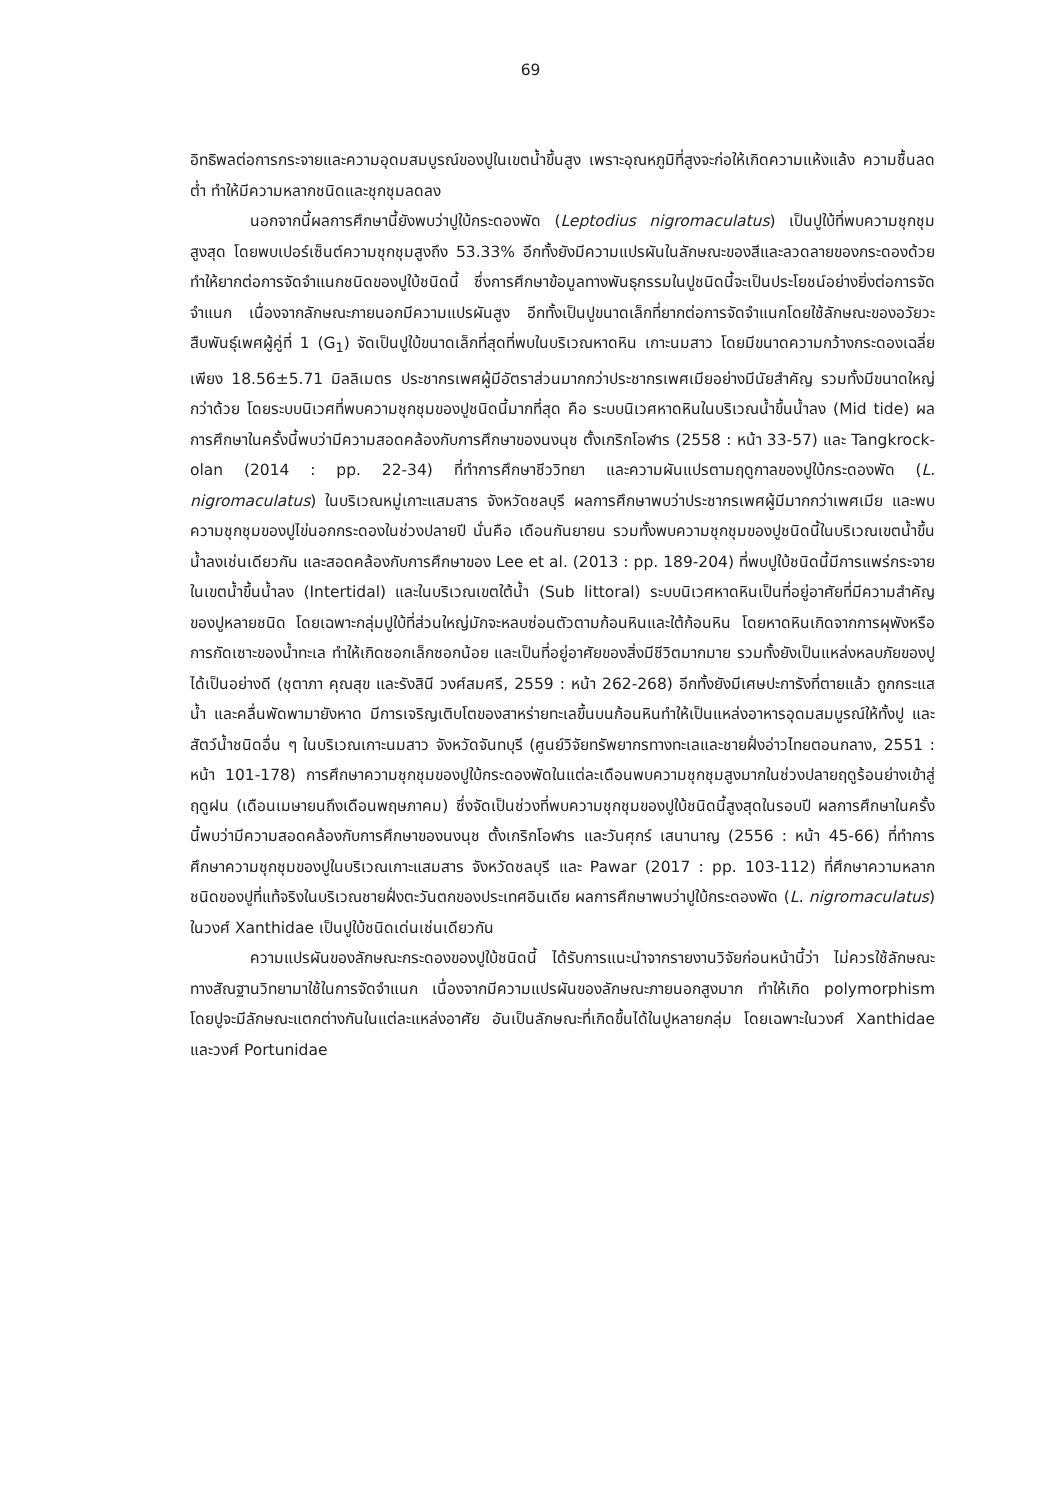69
อิทธิพลต่อการกระจายและความอุดมสมบูรณ์ของปูในเขตน้ำขึ้นสูง เพราะอุณหภูมิที่สูงจะก่อให้เกิดความแห้งแล้ง ความชื้นลดต่ำ ทำให้มีความหลากชนิดและชุกชุมลดลง
นอกจากนี้ผลการศึกษานี้ยังพบว่าปูใบ้กระดองพัด (Leptodius nigromaculatus) เป็นปูใบ้ที่พบความชุกชุมสูงสุด โดยพบเปอร์เซ็นต์ความชุกชุมสูงถึง 53.33% อีกทั้งยังมีความแปรผันในลักษณะของสีและลวดลายของกระดองด้วย ทำให้ยากต่อการจัดจำแนกชนิดของปูใบ้ชนิดนี้ ซึ่งการศึกษาข้อมูลทางพันธุกรรมในปูชนิดนี้จะเป็นประโยชน์อย่างยิ่งต่อการจัดจำแนก เนื่องจากลักษณะภายนอกมีความแปรผันสูง อีกทั้งเป็นปูขนาดเล็กที่ยากต่อการจัดจำแนกโดยใช้ลักษณะของอวัยวะสืบพันธุ์เพศผู้คู่ที่ 1 (G<sub>1</sub>) จัดเป็นปูใบ้ขนาดเล็กที่สุดที่พบในบริเวณหาดหิน เกาะนมสาว โดยมีขนาดความกว้างกระดองเฉลี่ยเพียง 18.56±5.71 มิลลิเมตร ประชากรเพศผู้มีอัตราส่วนมากกว่าประชากรเพศเมียอย่างมีนัยสำคัญ รวมทั้งมีขนาดใหญ่กว่าด้วย โดยระบบนิเวศที่พบความชุกชุมของปูชนิดนี้มากที่สุด คือ ระบบนิเวศหาดหินในบริเวณน้ำขึ้นน้ำลง (Mid tide) ผลการศึกษาในครั้งนี้พบว่ามีความสอดคล้องกับการศึกษาของนงนุช ตั้งเกริกโอฬาร (2558 : หน้า 33-57) และ Tangkrock-olan (2014 : pp. 22-34) ที่ทำการศึกษาชีววิทยา และความผันแปรตามฤดูกาลของปูใบ้กระดองพัด (L. nigromaculatus) ในบริเวณหมู่เกาะแสมสาร จังหวัดชลบุรี ผลการศึกษาพบว่าประชากรเพศผู้มีมากกว่าเพศเมีย และพบความชุกชุมของปูไข่นอกกระดองในช่วงปลายปี นั่นคือ เดือนกันยายน รวมทั้งพบความชุกชุมของปูชนิดนี้ในบริเวณเขตน้ำขึ้นน้ำลงเช่นเดียวกัน และสอดคล้องกับการศึกษาของ Lee et al. (2013 : pp. 189-204) ที่พบปูใบ้ชนิดนี้มีการแพร่กระจายในเขตน้ำขึ้นน้ำลง (Intertidal) และในบริเวณเขตใต้น้ำ (Sub littoral) ระบบนิเวศหาดหินเป็นที่อยู่อาศัยที่มีความสำคัญของปูหลายชนิด โดยเฉพาะกลุ่มปูใบ้ที่ส่วนใหญ่มักจะหลบซ่อนตัวตามก้อนหินและใต้ก้อนหิน โดยหาดหินเกิดจากการผุพังหรือการกัดเซาะของน้ำทะเล ทำให้เกิดซอกเล็กซอกน้อย และเป็นที่อยู่อาศัยของสิ่งมีชีวิตมากมาย รวมทั้งยังเป็นแหล่งหลบภัยของปูได้เป็นอย่างดี (ชุตาภา คุณสุข และรังสินี วงศ์สมศรี, 2559 : หน้า 262-268) อีกทั้งยังมีเศษปะการังที่ตายแล้ว ถูกกระแสน้ำ และคลื่นพัดพามายังหาด มีการเจริญเติบโตของสาหร่ายทะเลขึ้นบนก้อนหินทำให้เป็นแหล่งอาหารอุดมสมบูรณ์ให้ทั้งปู และสัตว์น้ำชนิดอื่น ๆ ในบริเวณเกาะนมสาว จังหวัดจันทบุรี (ศูนย์วิจัยทรัพยากรทางทะเลและชายฝั่งอ่าวไทยตอนกลาง, 2551 : หน้า 101-178) การศึกษาความชุกชุมของปูใบ้กระดองพัดในแต่ละเดือนพบความชุกชุมสูงมากในช่วงปลายฤดูร้อนย่างเข้าสู่ฤดูฝน (เดือนเมษายนถึงเดือนพฤษภาคม) ซึ่งจัดเป็นช่วงที่พบความชุกชุมของปูใบ้ชนิดนี้สูงสุดในรอบปี ผลการศึกษาในครั้งนี้พบว่ามีความสอดคล้องกับการศึกษาของนงนุช ตั้งเกริกโอฬาร และวันศุกร์ เสนานาญ (2556 : หน้า 45-66) ที่ทำการศึกษาความชุกชุมของปูในบริเวณเกาะแสมสาร จังหวัดชลบุรี และ Pawar (2017 : pp. 103-112) ที่ศึกษาความหลากชนิดของปูที่แท้จริงในบริเวณชายฝั่งตะวันตกของประเทศอินเดีย ผลการศึกษาพบว่าปูใบ้กระดองพัด (L. nigromaculatus) ในวงศ์ Xanthidae เป็นปูใบ้ชนิดเด่นเช่นเดียวกัน
ความแปรผันของลักษณะกระดองของปูใบ้ชนิดนี้ ได้รับการแนะนำจากรายงานวิจัยก่อนหน้านี้ว่า ไม่ควรใช้ลักษณะทางสัณฐานวิทยามาใช้ในการจัดจำแนก เนื่องจากมีความแปรผันของลักษณะภายนอกสูงมาก ทำให้เกิด polymorphism โดยปูจะมีลักษณะแตกต่างกันในแต่ละแหล่งอาศัย อันเป็นลักษณะที่เกิดขึ้นได้ในปูหลายกลุ่ม โดยเฉพาะในวงศ์ Xanthidae และวงศ์ Portunidae